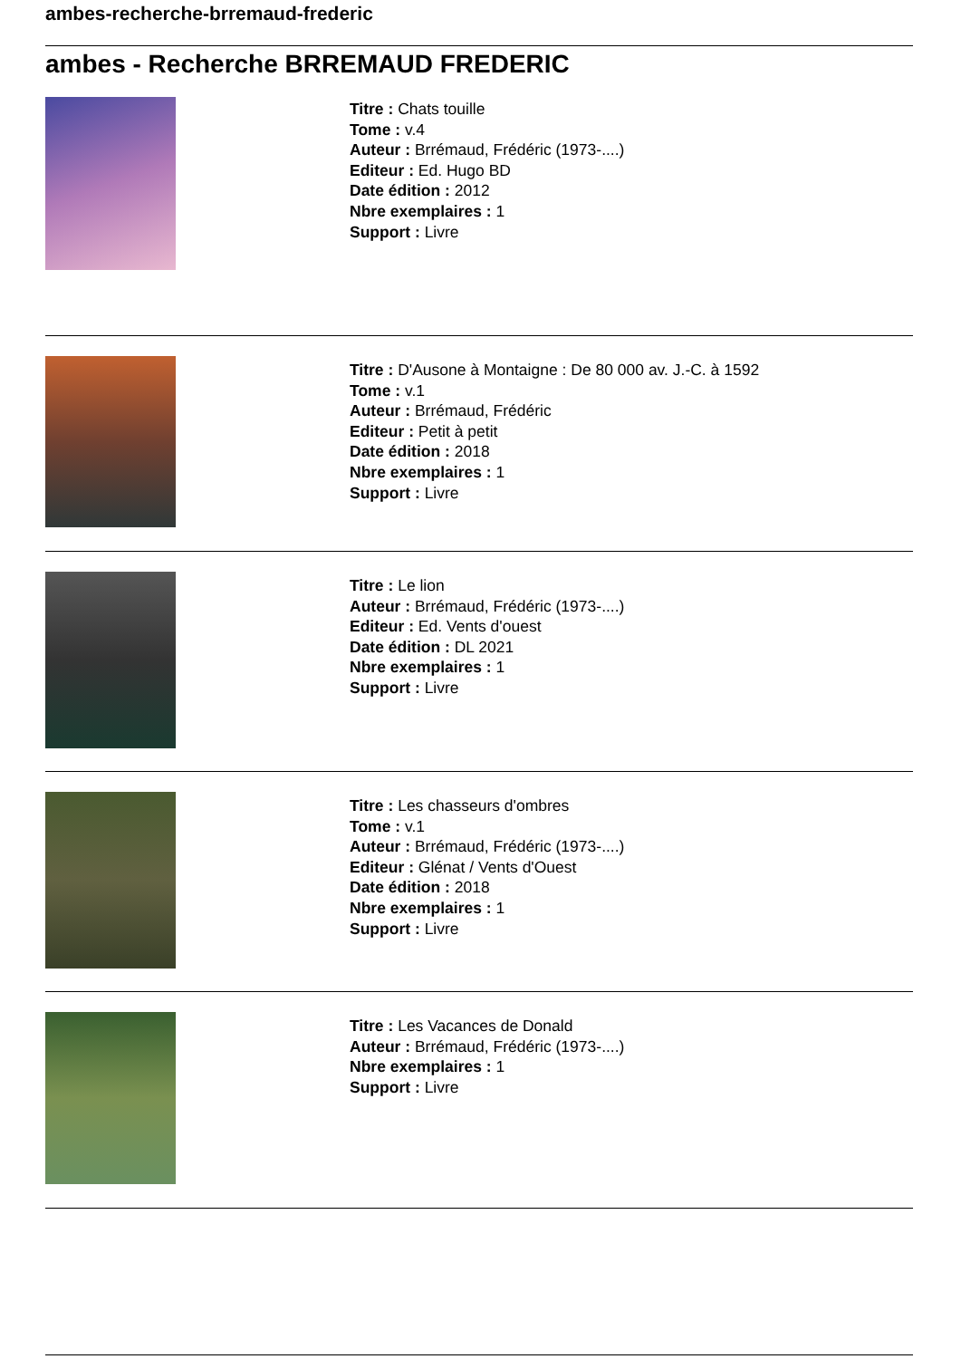ambes-recherche-brremaud-frederic
ambes - Recherche BRREMAUD FREDERIC
Titre : Chats touille
Tome : v.4
Auteur : Brrémaud, Frédéric (1973-....)
Editeur : Ed. Hugo BD
Date édition : 2012
Nbre exemplaires : 1
Support : Livre
Titre : D'Ausone à Montaigne : De 80 000 av. J.-C. à 1592
Tome : v.1
Auteur : Brrémaud, Frédéric
Editeur : Petit à petit
Date édition : 2018
Nbre exemplaires : 1
Support : Livre
Titre : Le lion
Auteur : Brrémaud, Frédéric (1973-....)
Editeur : Ed. Vents d'ouest
Date édition : DL 2021
Nbre exemplaires : 1
Support : Livre
Titre : Les chasseurs d'ombres
Tome : v.1
Auteur : Brrémaud, Frédéric (1973-....)
Editeur : Glénat / Vents d'Ouest
Date édition : 2018
Nbre exemplaires : 1
Support : Livre
Titre : Les Vacances de Donald
Auteur : Brrémaud, Frédéric (1973-....)
Nbre exemplaires : 1
Support : Livre